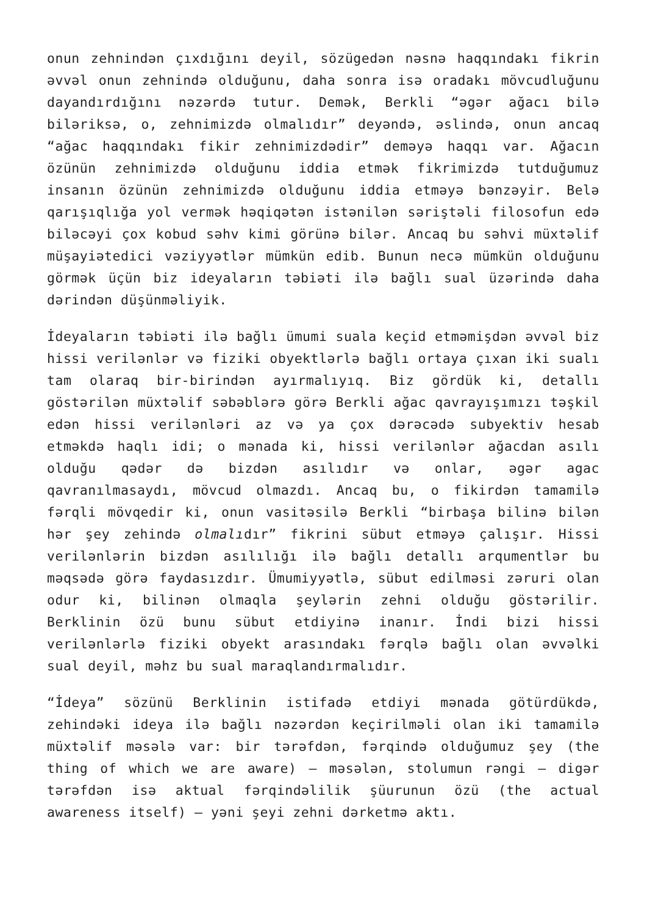onun zehnindən çıxdığını deyil, sözügedən nəsnə haqqındakı fikrin əvvəl onun zehnində olduğunu, daha sonra isə oradakı mövcudluğunu dayandırdığını nəzərdə tutur. Demək, Berkli “əgər ağacı bilə biləriksə, o, zehnimizdə olmalıdır” deyəndə, əslində, onun ancaq “ağac haqqındakı fikir zehnimizdədir” deməyə haqqı var. Ağacın özünün zehnimizdə olduğunu iddia etmək fikrimizdə tutduğumuz insanın özünün zehnimizdə olduğunu iddia etməyə bənzəyir. Belə qarışıqlığa yol vermək həqiqətən istənilən səriştəli filosofun edə biləcəyi çox kobud səhv kimi görünə bilər. Ancaq bu səhvi müxtəlif müşayiətedici vəziyyətlər mümkün edib. Bunun necə mümkün olduğunu görmək üçün biz ideyaların təbiəti ilə bağlı sual üzərində daha dərindən düşünməliyik.
İdeyaların təbiəti ilə bağlı ümumi suala keçid etməmişdən əvvəl biz hissi verilənlər və fiziki obyektlərlə bağlı ortaya çıxan iki sualı tam olaraq bir-birindən ayırmalıyıq. Biz gördük ki, detallı göstərilən müxtəlif səbəblərə görə Berkli ağac qavrayışımızı təşkil edən hissi verilənləri az və ya çox dərəcədə subyektiv hesab etməkdə haqlı idi; o mənada ki, hissi verilənlər ağacdan asılı olduğu qədər də bizdən asılıdır və onlar, əgər agac qavranılmasaydı, mövcud olmazdı. Ancaq bu, o fikirdən tamamilə fərqli mövqedir ki, onun vasitəsilə Berkli “birbaşa bilinə bilən hər şey zehində olmalıdır” fikrini sübut etməyə çalışır. Hissi verilənlərin bizdən asılılığı ilə bağlı detallı arqumentlər bu məqsədə görə faydasızdır. Ümumiyyətlə, sübut edilməsi zəruri olan odur ki, bilinən olmaqla şeylərin zehni olduğu göstərilir. Berklinin özü bunu sübut etdiyinə inanır. İndi bizi hissi verilənlərlə fiziki obyekt arasındakı fərqlə bağlı olan əvvəlki sual deyil, məhz bu sual maraqlandırmalıdır.
“İdeya” sözünü Berklinin istifadə etdiyi mənada götürdükdə, zehindəki ideya ilə bağlı nəzərdən keçirilməli olan iki tamamilə müxtəlif məsələ var: bir tərəfdən, fərqində olduğumuz şey (the thing of which we are aware) – məsələn, stolumun rəngi – digər tərəfdən isə aktual fərqindəlilik şüurunun özü (the actual awareness itself) – yəni şeyi zehni dərketmə aktı.